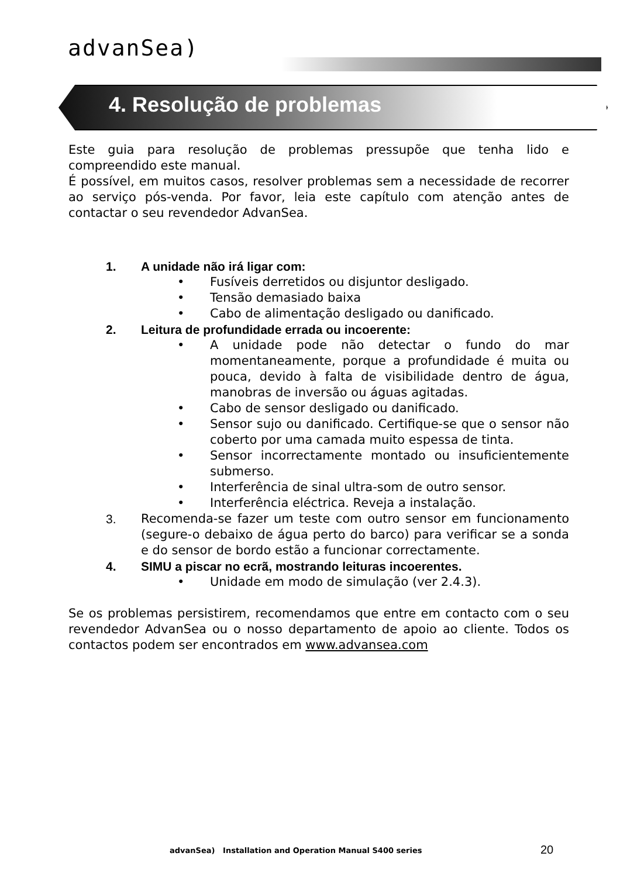advanSea)
4. Resolução de problemas
Este guia para resolução de problemas pressupõe que tenha lido e compreendido este manual.
É possível, em muitos casos, resolver problemas sem a necessidade de recorrer ao serviço pós-venda. Por favor, leia este capítulo com atenção antes de contactar o seu revendedor AdvanSea.
1. A unidade não irá ligar com:
• Fusíveis derretidos ou disjuntor desligado.
• Tensão demasiado baixa
• Cabo de alimentação desligado ou danificado.
2. Leitura de profundidade errada ou incoerente:
• A unidade pode não detectar o fundo do mar momentaneamente, porque a profundidade é muita ou pouca, devido à falta de visibilidade dentro de água, manobras de inversão ou águas agitadas.
• Cabo de sensor desligado ou danificado.
• Sensor sujo ou danificado. Certifique-se que o sensor não coberto por uma camada muito espessa de tinta.
• Sensor incorrectamente montado ou insuficientemente submerso.
• Interferência de sinal ultra-som de outro sensor.
• Interferência eléctrica. Reveja a instalação.
3. Recomenda-se fazer um teste com outro sensor em funcionamento (segure-o debaixo de água perto do barco) para verificar se a sonda e do sensor de bordo estão a funcionar correctamente.
4. SIMU a piscar no ecrã, mostrando leituras incoerentes.
• Unidade em modo de simulação (ver 2.4.3).
Se os problemas persistirem, recomendamos que entre em contacto com o seu revendedor AdvanSea ou o nosso departamento de apoio ao cliente. Todos os contactos podem ser encontrados em www.advansea.com
advanSea) Installation and Operation Manual S400 series
20